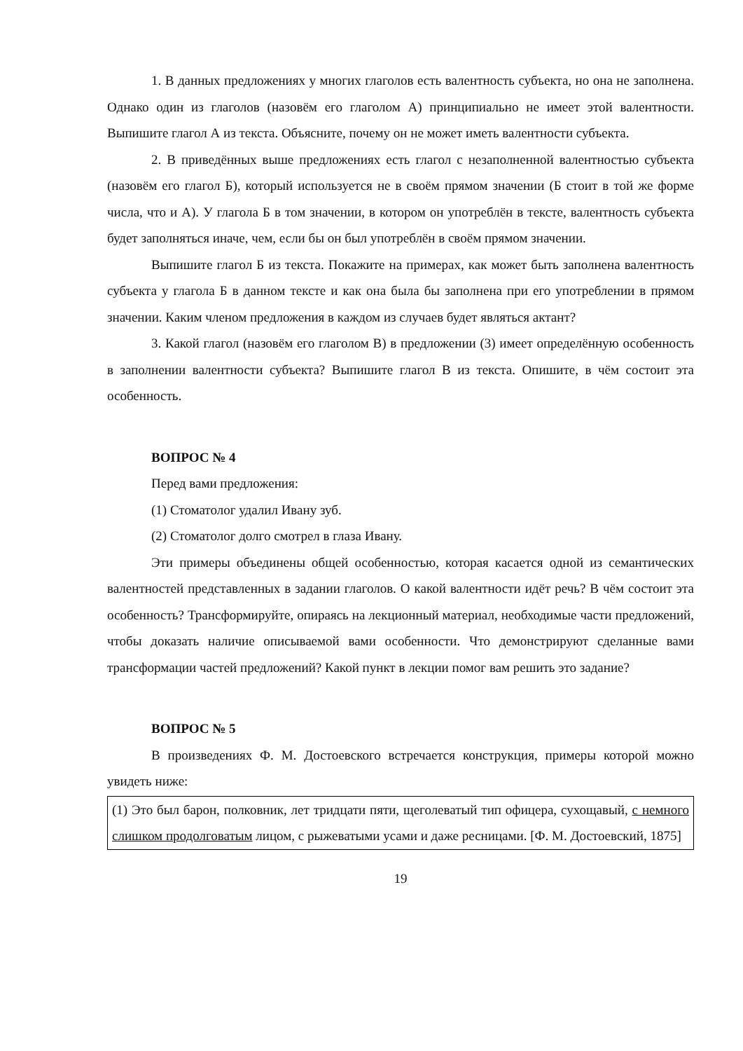1. В данных предложениях у многих глаголов есть валентность субъекта, но она не заполнена. Однако один из глаголов (назовём его глаголом А) принципиально не имеет этой валентности. Выпишите глагол А из текста. Объясните, почему он не может иметь валентности субъекта.
2. В приведённых выше предложениях есть глагол с незаполненной валентностью субъекта (назовём его глагол Б), который используется не в своём прямом значении (Б стоит в той же форме числа, что и А). У глагола Б в том значении, в котором он употреблён в тексте, валентность субъекта будет заполняться иначе, чем, если бы он был употреблён в своём прямом значении.
Выпишите глагол Б из текста. Покажите на примерах, как может быть заполнена валентность субъекта у глагола Б в данном тексте и как она была бы заполнена при его употреблении в прямом значении. Каким членом предложения в каждом из случаев будет являться актант?
3. Какой глагол (назовём его глаголом В) в предложении (3) имеет определённую особенность в заполнении валентности субъекта? Выпишите глагол В из текста. Опишите, в чём состоит эта особенность.
ВОПРОС № 4
Перед вами предложения:
(1) Стоматолог удалил Ивану зуб.
(2) Стоматолог долго смотрел в глаза Ивану.
Эти примеры объединены общей особенностью, которая касается одной из семантических валентностей представленных в задании глаголов. О какой валентности идёт речь? В чём состоит эта особенность? Трансформируйте, опираясь на лекционный материал, необходимые части предложений, чтобы доказать наличие описываемой вами особенности. Что демонстрируют сделанные вами трансформации частей предложений? Какой пункт в лекции помог вам решить это задание?
ВОПРОС № 5
В произведениях Ф. М. Достоевского встречается конструкция, примеры которой можно увидеть ниже:
(1) Это был барон, полковник, лет тридцати пяти, щеголеватый тип офицера, сухощавый, с немного слишком продолговатым лицом, с рыжеватыми усами и даже ресницами. [Ф. М. Достоевский, 1875]
19